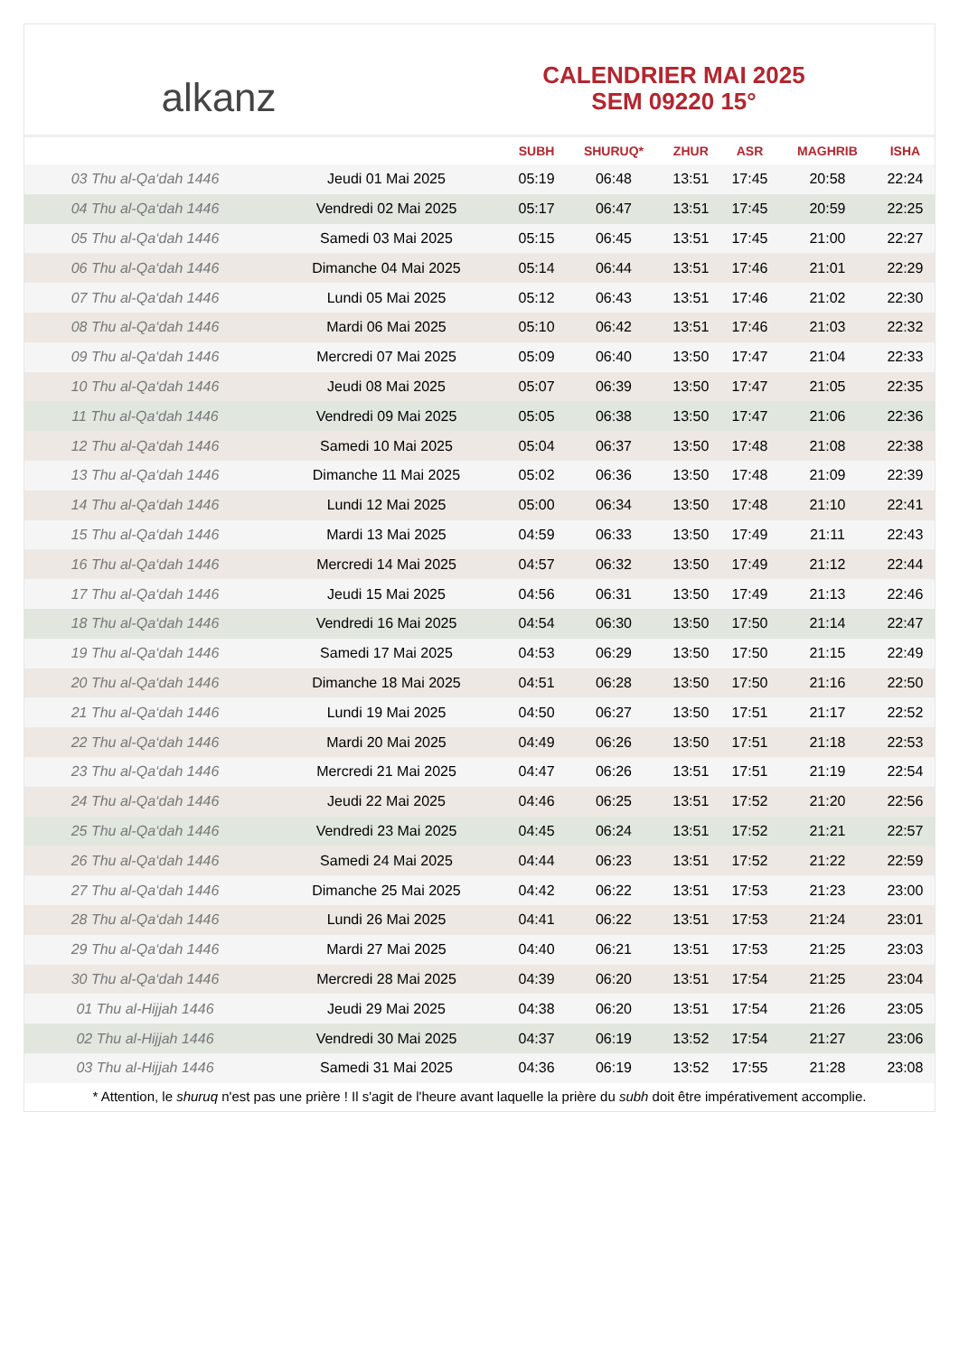alkanz
CALENDRIER MAI 2025
SEM 09220 15°
| | | SUBH | SHURUQ* | ZHUR | ASR | MAGHRIB | ISHA |
| --- | --- | --- | --- | --- | --- | --- | --- |
| 03 Thu al-Qa‘dah 1446 | Jeudi 01 Mai 2025 | 05:19 | 06:48 | 13:51 | 17:45 | 20:58 | 22:24 |
| 04 Thu al-Qa‘dah 1446 | Vendredi 02 Mai 2025 | 05:17 | 06:47 | 13:51 | 17:45 | 20:59 | 22:25 |
| 05 Thu al-Qa‘dah 1446 | Samedi 03 Mai 2025 | 05:15 | 06:45 | 13:51 | 17:45 | 21:00 | 22:27 |
| 06 Thu al-Qa‘dah 1446 | Dimanche 04 Mai 2025 | 05:14 | 06:44 | 13:51 | 17:46 | 21:01 | 22:29 |
| 07 Thu al-Qa‘dah 1446 | Lundi 05 Mai 2025 | 05:12 | 06:43 | 13:51 | 17:46 | 21:02 | 22:30 |
| 08 Thu al-Qa‘dah 1446 | Mardi 06 Mai 2025 | 05:10 | 06:42 | 13:51 | 17:46 | 21:03 | 22:32 |
| 09 Thu al-Qa‘dah 1446 | Mercredi 07 Mai 2025 | 05:09 | 06:40 | 13:50 | 17:47 | 21:04 | 22:33 |
| 10 Thu al-Qa‘dah 1446 | Jeudi 08 Mai 2025 | 05:07 | 06:39 | 13:50 | 17:47 | 21:05 | 22:35 |
| 11 Thu al-Qa‘dah 1446 | Vendredi 09 Mai 2025 | 05:05 | 06:38 | 13:50 | 17:47 | 21:06 | 22:36 |
| 12 Thu al-Qa‘dah 1446 | Samedi 10 Mai 2025 | 05:04 | 06:37 | 13:50 | 17:48 | 21:08 | 22:38 |
| 13 Thu al-Qa‘dah 1446 | Dimanche 11 Mai 2025 | 05:02 | 06:36 | 13:50 | 17:48 | 21:09 | 22:39 |
| 14 Thu al-Qa‘dah 1446 | Lundi 12 Mai 2025 | 05:00 | 06:34 | 13:50 | 17:48 | 21:10 | 22:41 |
| 15 Thu al-Qa‘dah 1446 | Mardi 13 Mai 2025 | 04:59 | 06:33 | 13:50 | 17:49 | 21:11 | 22:43 |
| 16 Thu al-Qa‘dah 1446 | Mercredi 14 Mai 2025 | 04:57 | 06:32 | 13:50 | 17:49 | 21:12 | 22:44 |
| 17 Thu al-Qa‘dah 1446 | Jeudi 15 Mai 2025 | 04:56 | 06:31 | 13:50 | 17:49 | 21:13 | 22:46 |
| 18 Thu al-Qa‘dah 1446 | Vendredi 16 Mai 2025 | 04:54 | 06:30 | 13:50 | 17:50 | 21:14 | 22:47 |
| 19 Thu al-Qa‘dah 1446 | Samedi 17 Mai 2025 | 04:53 | 06:29 | 13:50 | 17:50 | 21:15 | 22:49 |
| 20 Thu al-Qa‘dah 1446 | Dimanche 18 Mai 2025 | 04:51 | 06:28 | 13:50 | 17:50 | 21:16 | 22:50 |
| 21 Thu al-Qa‘dah 1446 | Lundi 19 Mai 2025 | 04:50 | 06:27 | 13:50 | 17:51 | 21:17 | 22:52 |
| 22 Thu al-Qa‘dah 1446 | Mardi 20 Mai 2025 | 04:49 | 06:26 | 13:50 | 17:51 | 21:18 | 22:53 |
| 23 Thu al-Qa‘dah 1446 | Mercredi 21 Mai 2025 | 04:47 | 06:26 | 13:51 | 17:51 | 21:19 | 22:54 |
| 24 Thu al-Qa‘dah 1446 | Jeudi 22 Mai 2025 | 04:46 | 06:25 | 13:51 | 17:52 | 21:20 | 22:56 |
| 25 Thu al-Qa‘dah 1446 | Vendredi 23 Mai 2025 | 04:45 | 06:24 | 13:51 | 17:52 | 21:21 | 22:57 |
| 26 Thu al-Qa‘dah 1446 | Samedi 24 Mai 2025 | 04:44 | 06:23 | 13:51 | 17:52 | 21:22 | 22:59 |
| 27 Thu al-Qa‘dah 1446 | Dimanche 25 Mai 2025 | 04:42 | 06:22 | 13:51 | 17:53 | 21:23 | 23:00 |
| 28 Thu al-Qa‘dah 1446 | Lundi 26 Mai 2025 | 04:41 | 06:22 | 13:51 | 17:53 | 21:24 | 23:01 |
| 29 Thu al-Qa‘dah 1446 | Mardi 27 Mai 2025 | 04:40 | 06:21 | 13:51 | 17:53 | 21:25 | 23:03 |
| 30 Thu al-Qa‘dah 1446 | Mercredi 28 Mai 2025 | 04:39 | 06:20 | 13:51 | 17:54 | 21:25 | 23:04 |
| 01 Thu al-Hijjah 1446 | Jeudi 29 Mai 2025 | 04:38 | 06:20 | 13:51 | 17:54 | 21:26 | 23:05 |
| 02 Thu al-Hijjah 1446 | Vendredi 30 Mai 2025 | 04:37 | 06:19 | 13:52 | 17:54 | 21:27 | 23:06 |
| 03 Thu al-Hijjah 1446 | Samedi 31 Mai 2025 | 04:36 | 06:19 | 13:52 | 17:55 | 21:28 | 23:08 |
* Attention, le shuruq n'est pas une prière ! Il s'agit de l'heure avant laquelle la prière du subh doit être impérativement accomplie.